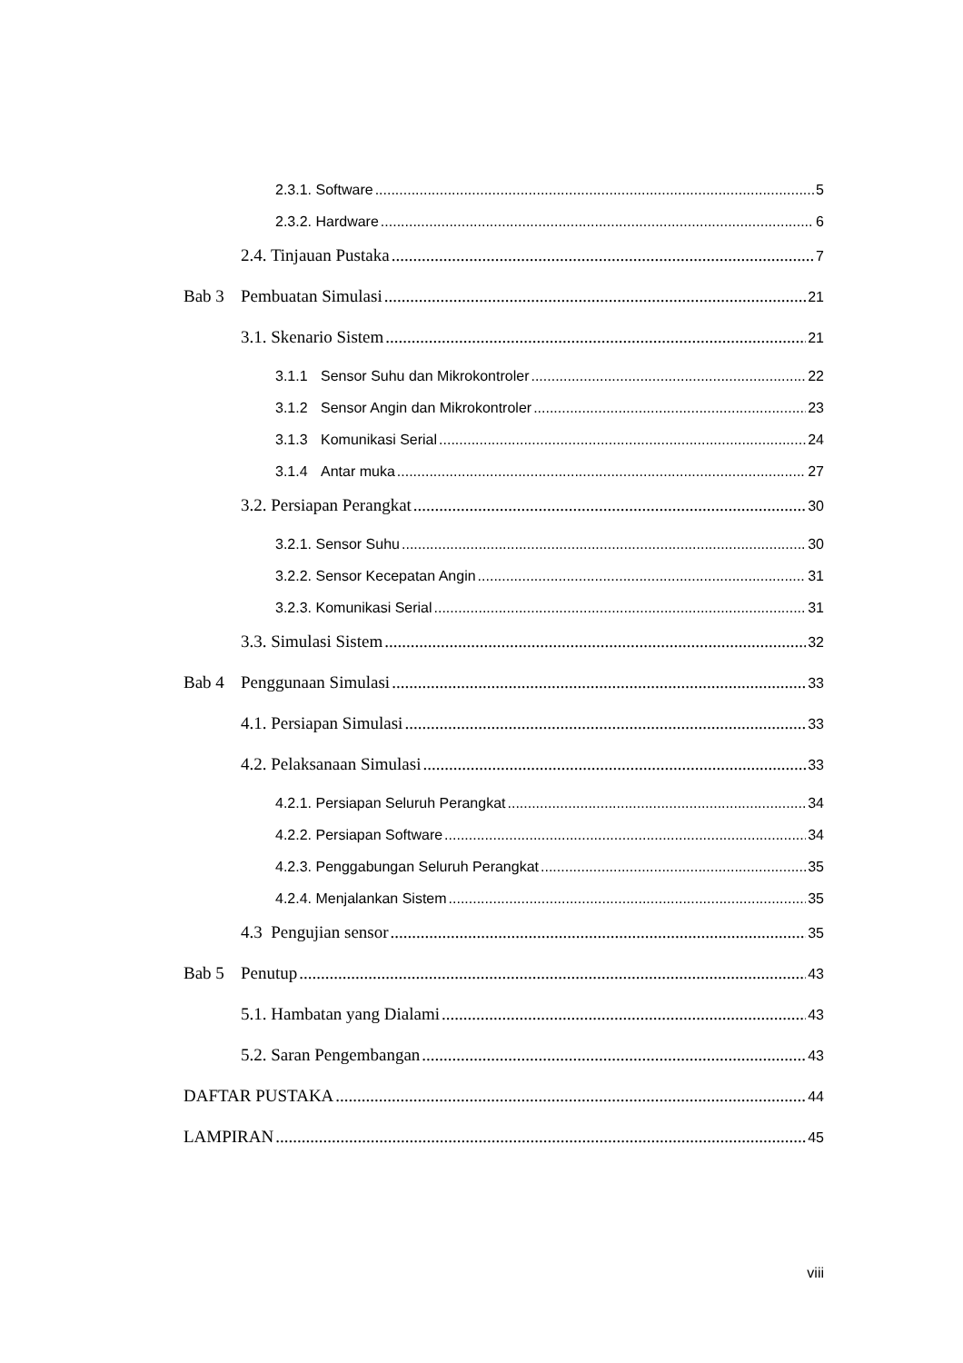2.3.1. Software 5
2.3.2. Hardware 6
2.4. Tinjauan Pustaka 7
Bab 3 Pembuatan Simulasi 21
3.1. Skenario Sistem 21
3.1.1 Sensor Suhu dan Mikrokontroler 22
3.1.2 Sensor Angin dan Mikrokontroler 23
3.1.3 Komunikasi Serial 24
3.1.4 Antar muka 27
3.2. Persiapan Perangkat 30
3.2.1. Sensor Suhu 30
3.2.2. Sensor Kecepatan Angin 31
3.2.3. Komunikasi Serial 31
3.3. Simulasi Sistem 32
Bab 4 Penggunaan Simulasi 33
4.1. Persiapan Simulasi 33
4.2. Pelaksanaan Simulasi 33
4.2.1. Persiapan Seluruh Perangkat 34
4.2.2. Persiapan Software 34
4.2.3. Penggabungan Seluruh Perangkat 35
4.2.4. Menjalankan Sistem 35
4.3 Pengujian sensor 35
Bab 5 Penutup 43
5.1. Hambatan yang Dialami 43
5.2. Saran Pengembangan 43
DAFTAR PUSTAKA 44
LAMPIRAN 45
viii